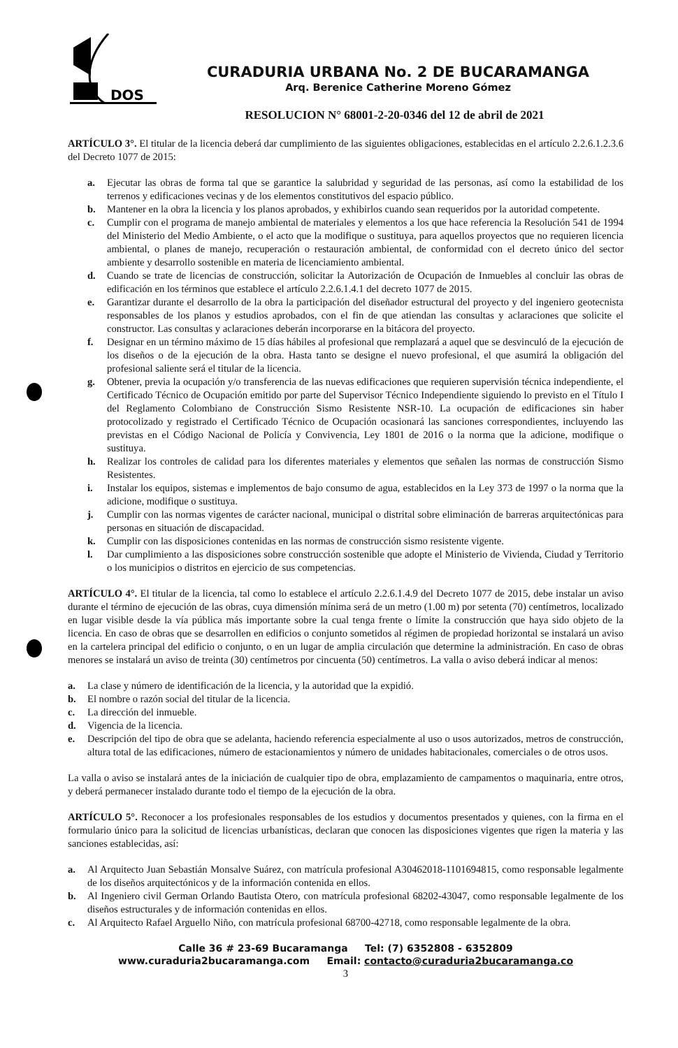DOS
CURADURIA URBANA No. 2 DE BUCARAMANGA
Arq. Berenice Catherine Moreno Gómez
RESOLUCION N° 68001-2-20-0346 del 12 de abril de 2021
ARTÍCULO 3°. El titular de la licencia deberá dar cumplimiento de las siguientes obligaciones, establecidas en el artículo 2.2.6.1.2.3.6 del Decreto 1077 de 2015:
a. Ejecutar las obras de forma tal que se garantice la salubridad y seguridad de las personas, así como la estabilidad de los terrenos y edificaciones vecinas y de los elementos constitutivos del espacio público.
b. Mantener en la obra la licencia y los planos aprobados, y exhibirlos cuando sean requeridos por la autoridad competente.
c. Cumplir con el programa de manejo ambiental de materiales y elementos a los que hace referencia la Resolución 541 de 1994 del Ministerio del Medio Ambiente, o el acto que la modifique o sustituya, para aquellos proyectos que no requieren licencia ambiental, o planes de manejo, recuperación o restauración ambiental, de conformidad con el decreto único del sector ambiente y desarrollo sostenible en materia de licenciamiento ambiental.
d. Cuando se trate de licencias de construcción, solicitar la Autorización de Ocupación de Inmuebles al concluir las obras de edificación en los términos que establece el artículo 2.2.6.1.4.1 del decreto 1077 de 2015.
e. Garantizar durante el desarrollo de la obra la participación del diseñador estructural del proyecto y del ingeniero geotecnista responsables de los planos y estudios aprobados, con el fin de que atiendan las consultas y aclaraciones que solicite el constructor. Las consultas y aclaraciones deberán incorporarse en la bitácora del proyecto.
f. Designar en un término máximo de 15 días hábiles al profesional que remplazará a aquel que se desvinculó de la ejecución de los diseños o de la ejecución de la obra. Hasta tanto se designe el nuevo profesional, el que asumirá la obligación del profesional saliente será el titular de la licencia.
g. Obtener, previa la ocupación y/o transferencia de las nuevas edificaciones que requieren supervisión técnica independiente, el Certificado Técnico de Ocupación emitido por parte del Supervisor Técnico Independiente siguiendo lo previsto en el Título I del Reglamento Colombiano de Construcción Sismo Resistente NSR-10. La ocupación de edificaciones sin haber protocolizado y registrado el Certificado Técnico de Ocupación ocasionará las sanciones correspondientes, incluyendo las previstas en el Código Nacional de Policía y Convivencia, Ley 1801 de 2016 o la norma que la adicione, modifique o sustituya.
h. Realizar los controles de calidad para los diferentes materiales y elementos que señalen las normas de construcción Sismo Resistentes.
i. Instalar los equipos, sistemas e implementos de bajo consumo de agua, establecidos en la Ley 373 de 1997 o la norma que la adicione, modifique o sustituya.
j. Cumplir con las normas vigentes de carácter nacional, municipal o distrital sobre eliminación de barreras arquitectónicas para personas en situación de discapacidad.
k. Cumplir con las disposiciones contenidas en las normas de construcción sismo resistente vigente.
l. Dar cumplimiento a las disposiciones sobre construcción sostenible que adopte el Ministerio de Vivienda, Ciudad y Territorio o los municipios o distritos en ejercicio de sus competencias.
ARTÍCULO 4°. El titular de la licencia, tal como lo establece el artículo 2.2.6.1.4.9 del Decreto 1077 de 2015, debe instalar un aviso durante el término de ejecución de las obras, cuya dimensión mínima será de un metro (1.00 m) por setenta (70) centímetros, localizado en lugar visible desde la vía pública más importante sobre la cual tenga frente o límite la construcción que haya sido objeto de la licencia. En caso de obras que se desarrollen en edificios o conjunto sometidos al régimen de propiedad horizontal se instalará un aviso en la cartelera principal del edificio o conjunto, o en un lugar de amplia circulación que determine la administración. En caso de obras menores se instalará un aviso de treinta (30) centímetros por cincuenta (50) centímetros. La valla o aviso deberá indicar al menos:
a. La clase y número de identificación de la licencia, y la autoridad que la expidió.
b. El nombre o razón social del titular de la licencia.
c. La dirección del inmueble.
d. Vigencia de la licencia.
e. Descripción del tipo de obra que se adelanta, haciendo referencia especialmente al uso o usos autorizados, metros de construcción, altura total de las edificaciones, número de estacionamientos y número de unidades habitacionales, comerciales o de otros usos.
La valla o aviso se instalará antes de la iniciación de cualquier tipo de obra, emplazamiento de campamentos o maquinaria, entre otros, y deberá permanecer instalado durante todo el tiempo de la ejecución de la obra.
ARTÍCULO 5°. Reconocer a los profesionales responsables de los estudios y documentos presentados y quienes, con la firma en el formulario único para la solicitud de licencias urbanísticas, declaran que conocen las disposiciones vigentes que rigen la materia y las sanciones establecidas, así:
a. Al Arquitecto Juan Sebastián Monsalve Suárez, con matrícula profesional A30462018-1101694815, como responsable legalmente de los diseños arquitectónicos y de la información contenida en ellos.
b. Al Ingeniero civil German Orlando Bautista Otero, con matrícula profesional 68202-43047, como responsable legalmente de los diseños estructurales y de información contenidas en ellos.
c. Al Arquitecto Rafael Arguello Niño, con matrícula profesional 68700-42718, como responsable legalmente de la obra.
Calle 36 # 23-69 Bucaramanga Tel: (7) 6352808 - 6352809
www.curaduria2bucaramanga.com Email: contacto@curaduria2bucaramanga.co
3